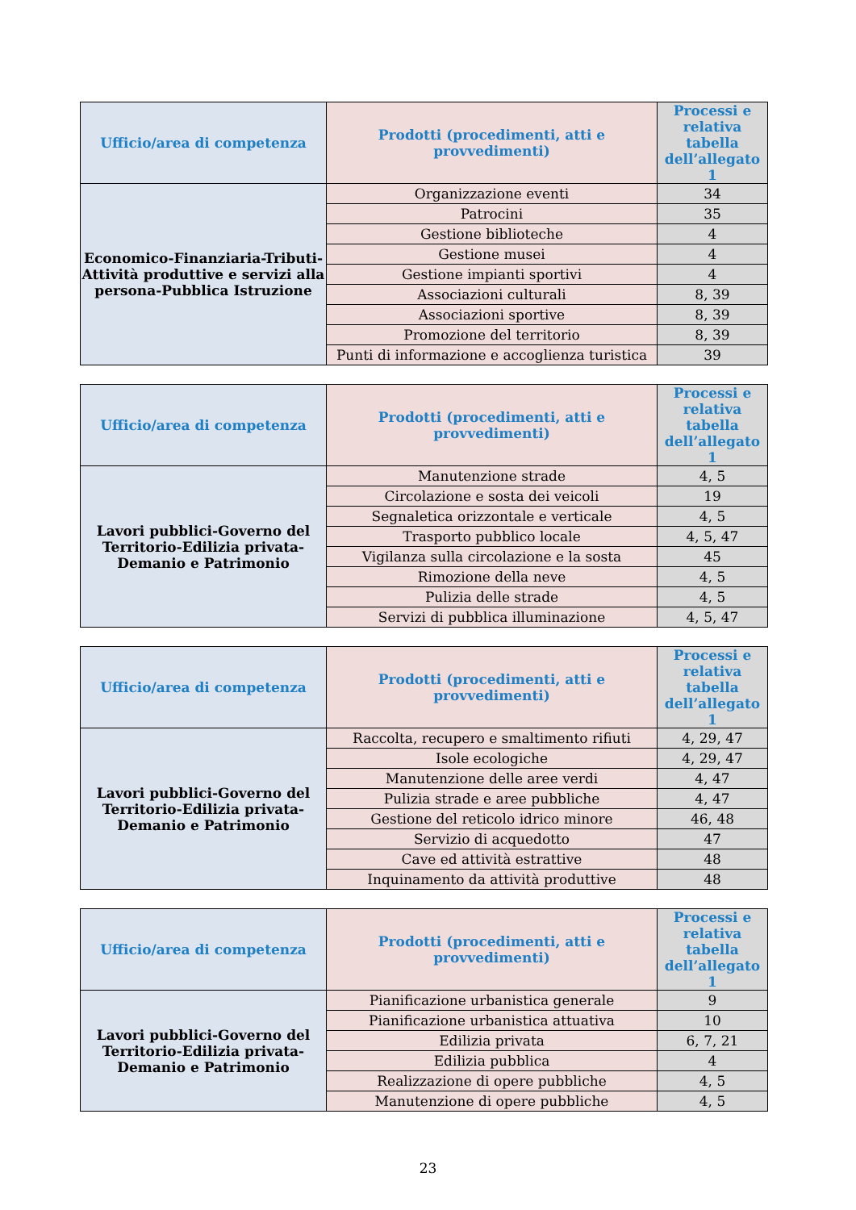| Ufficio/area di competenza | Prodotti (procedimenti, atti e provvedimenti) | Processi e relativa tabella dell’allegato 1 |
| --- | --- | --- |
| Economico-Finanziaria-Tributi-Attività produttive e servizi alla persona-Pubblica Istruzione | Organizzazione eventi | 34 |
| | Patrocini | 35 |
| | Gestione biblioteche | 4 |
| | Gestione musei | 4 |
| | Gestione impianti sportivi | 4 |
| | Associazioni culturali | 8, 39 |
| | Associazioni sportive | 8, 39 |
| | Promozione del territorio | 8, 39 |
| | Punti di informazione e accoglienza turistica | 39 |
| Ufficio/area di competenza | Prodotti (procedimenti, atti e provvedimenti) | Processi e relativa tabella dell’allegato 1 |
| --- | --- | --- |
| Lavori pubblici-Governo del Territorio-Edilizia privata-Demanio e Patrimonio | Manutenzione strade | 4, 5 |
| | Circolazione e sosta dei veicoli | 19 |
| | Segnaletica orizzontale e verticale | 4, 5 |
| | Trasporto pubblico locale | 4, 5, 47 |
| | Vigilanza sulla circolazione e la sosta | 45 |
| | Rimozione della neve | 4, 5 |
| | Pulizia delle strade | 4, 5 |
| | Servizi di pubblica illuminazione | 4, 5, 47 |
| Ufficio/area di competenza | Prodotti (procedimenti, atti e provvedimenti) | Processi e relativa tabella dell’allegato 1 |
| --- | --- | --- |
| Lavori pubblici-Governo del Territorio-Edilizia privata-Demanio e Patrimonio | Raccolta, recupero e smaltimento rifiuti | 4, 29, 47 |
| | Isole ecologiche | 4, 29, 47 |
| | Manutenzione delle aree verdi | 4, 47 |
| | Pulizia strade e aree pubbliche | 4, 47 |
| | Gestione del reticolo idrico minore | 46, 48 |
| | Servizio di acquedotto | 47 |
| | Cave ed attività estrattive | 48 |
| | Inquinamento da attività produttive | 48 |
| Ufficio/area di competenza | Prodotti (procedimenti, atti e provvedimenti) | Processi e relativa tabella dell’allegato 1 |
| --- | --- | --- |
| Lavori pubblici-Governo del Territorio-Edilizia privata-Demanio e Patrimonio | Pianificazione urbanistica generale | 9 |
| | Pianificazione urbanistica attuativa | 10 |
| | Edilizia privata | 6, 7, 21 |
| | Edilizia pubblica | 4 |
| | Realizzazione di opere pubbliche | 4, 5 |
| | Manutenzione di opere pubbliche | 4, 5 |
23